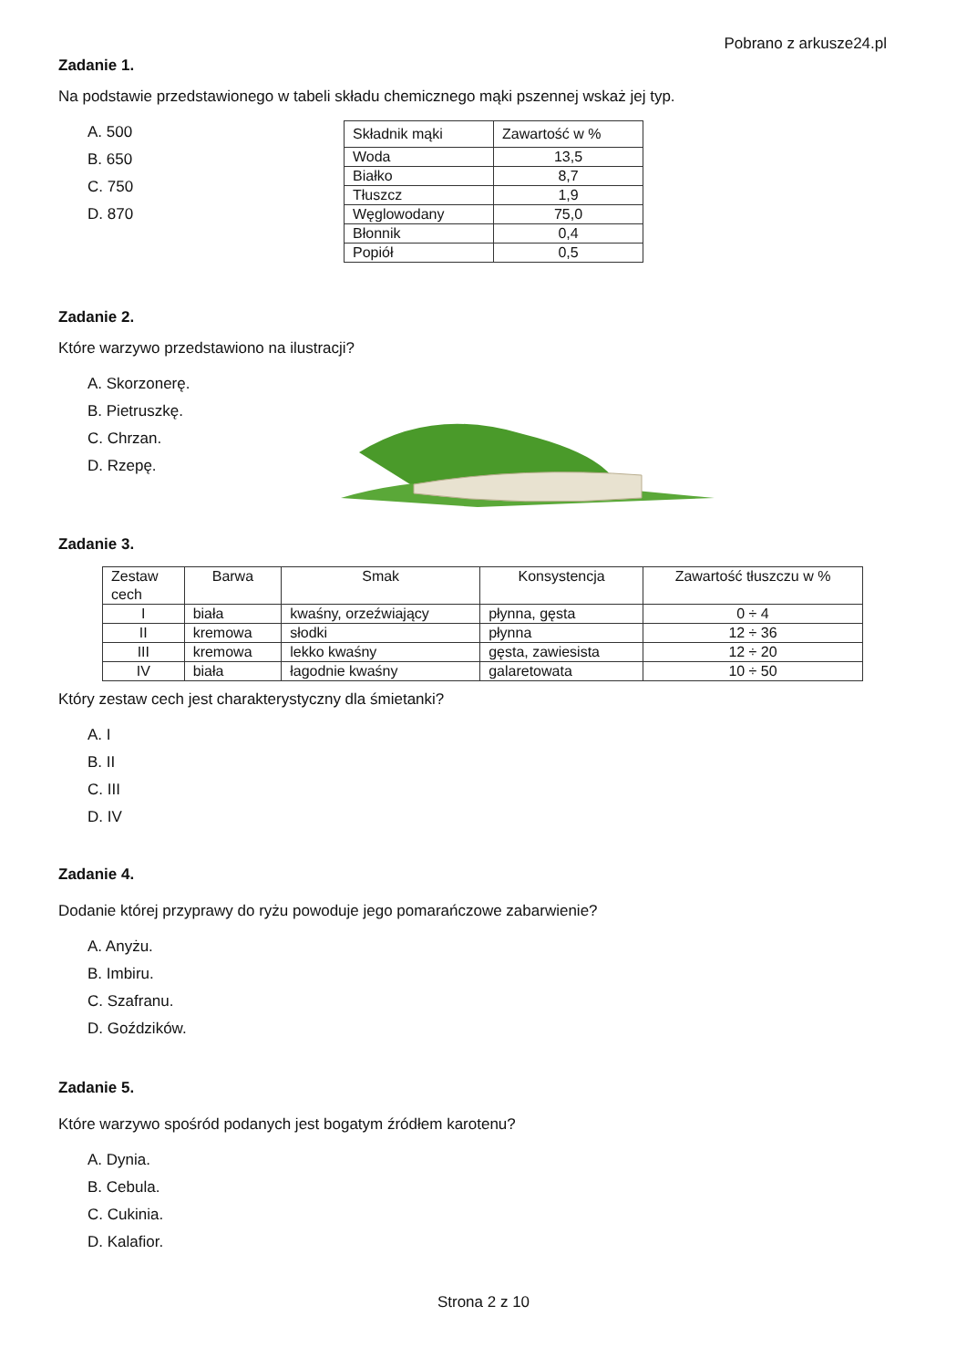Pobrano z arkusze24.pl
Zadanie 1.
Na podstawie przedstawionego w tabeli składu chemicznego mąki pszennej wskaż jej typ.
A. 500
B. 650
C. 750
D. 870
| Składnik mąki | Zawartość w % |
| --- | --- |
| Woda | 13,5 |
| Białko | 8,7 |
| Tłuszcz | 1,9 |
| Węglowodany | 75,0 |
| Błonnik | 0,4 |
| Popiół | 0,5 |
Zadanie 2.
Które warzywo przedstawiono na ilustracji?
A. Skorzonerę.
B. Pietruszkę.
C. Chrzan.
D. Rzepę.
Zadanie 3.
| Zestaw cech | Barwa | Smak | Konsystencja | Zawartość tłuszczu w % |
| --- | --- | --- | --- | --- |
| I | biała | kwaśny, orzeźwiający | płynna, gęsta | 0 ÷ 4 |
| II | kremowa | słodki | płynna | 12 ÷ 36 |
| III | kremowa | lekko kwaśny | gęsta, zawiesista | 12 ÷ 20 |
| IV | biała | łagodnie kwaśny | galaretowata | 10 ÷ 50 |
Który zestaw cech jest charakterystyczny dla śmietanki?
A. I
B. II
C. III
D. IV
Zadanie 4.
Dodanie której przyprawy do ryżu powoduje jego pomarańczowe zabarwienie?
A. Anyżu.
B. Imbiru.
C. Szafranu.
D. Goździków.
Zadanie 5.
Które warzywo spośród podanych jest bogatym źródłem karotenu?
A. Dynia.
B. Cebula.
C. Cukinia.
D. Kalafior.
Strona 2 z 10